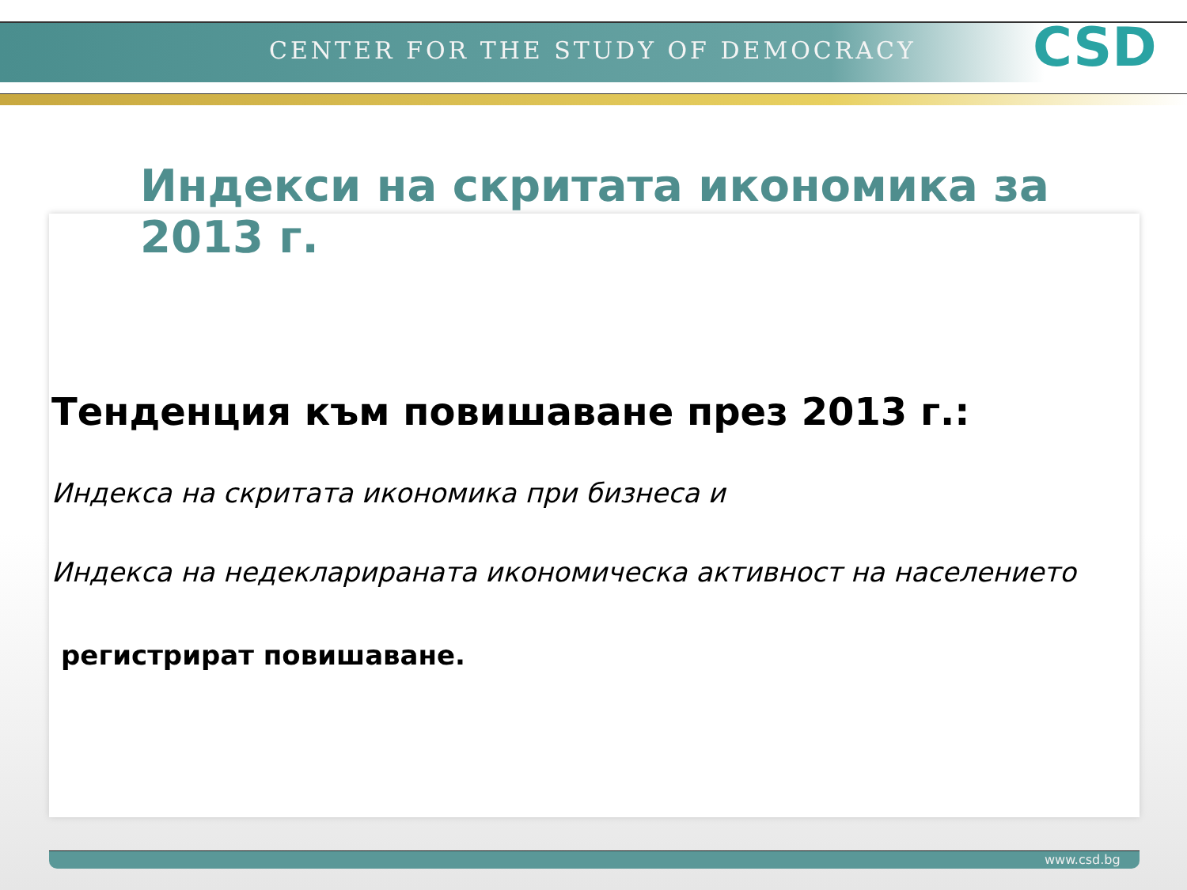CENTER FOR THE STUDY OF DEMOCRACY
CSD
Индекси на скритата икономика за 2013 г.
Тенденция към повишаване през 2013 г.:
Индекса на скритата икономика при бизнеса и
Индекса на недекларираната икономическа активност на населението
регистрират повишаване.
www.csd.bg